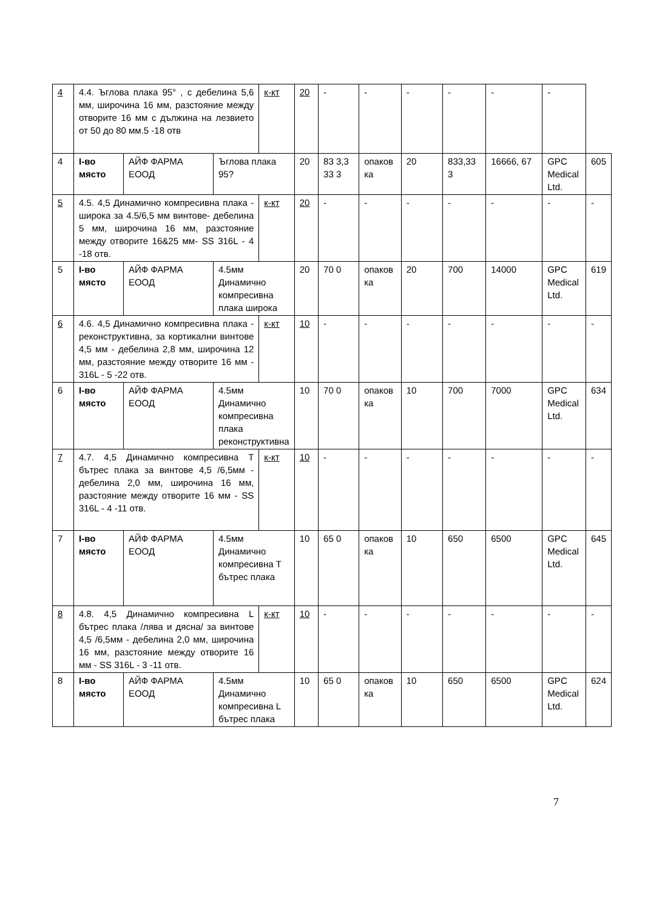| 4 | 4.4. Ъглова плака 95° , с дебелина 5,6 мм, широчина 16 мм, разстояние между отворите 16 мм с дължина на лезвието от 50 до 80 мм.5 -18 отв | | | к-кт | 20 | - | - | - | - | - | - | |
| 4 | І-во място | АЙФ ФАРМА ЕООД | Ъглова плака 95? | | 20 | 83 3,3 33 3 | опаков ка | 20 | 833,33 3 | 16666, 67 | GPC Medical Ltd. | 605 |
| 5 | 4.5. 4,5 Динамично компресивна плака - широка за 4.5/6,5 мм винтове- дебелина 5 мм, широчина 16 мм, разстояние между отворите 16&25 мм- SS 316L - 4 -18 отв. | | | к-кт | 20 | - | - | - | - | - | - | - |
| 5 | І-во място | АЙФ ФАРМА ЕООД | 4.5мм Динамично компресивна плака широка | | 20 | 70 0 | опаков ка | 20 | 700 | 14000 | GPC Medical Ltd. | 619 |
| 6 | 4.6. 4,5 Динамично компресивна плака - реконструктивна, за кортикални винтове 4,5 мм - дебелина 2,8 мм, широчина 12 мм, разстояние между отворите 16 мм - 316L - 5 -22 отв. | | | к-кт | 10 | - | - | - | - | - | - | - |
| 6 | І-во място | АЙФ ФАРМА ЕООД | 4.5мм Динамично компресивна плака реконструктивна | | 10 | 70 0 | опаков ка | 10 | 700 | 7000 | GPC Medical Ltd. | 634 |
| 7 | 4.7. 4,5 Динамично компресивна Т бътрес плака за винтове 4,5 /6,5мм - дебелина 2,0 мм, широчина 16 мм, разстояние между отворите 16 мм - SS 316L - 4 -11 отв. | | | к-кт | 10 | - | - | - | - | - | - | - |
| 7 | І-во място | АЙФ ФАРМА ЕООД | 4.5мм Динамично компресивна Т бътрес плака | | 10 | 65 0 | опаков ка | 10 | 650 | 6500 | GPC Medical Ltd. | 645 |
| 8 | 4.8. 4,5 Динамично компресивна L бътрес плака /лява и дясна/ за винтове 4,5 /6,5мм - дебелина 2,0 мм, широчина 16 мм, разстояние между отворите 16 мм - SS 316L - 3 -11 отв. | | | к-кт | 10 | - | - | - | - | - | - | - |
| 8 | І-во място | АЙФ ФАРМА ЕООД | 4.5мм Динамично компресивна L бътрес плака | | 10 | 65 0 | опаков ка | 10 | 650 | 6500 | GPC Medical Ltd. | 624 |
7